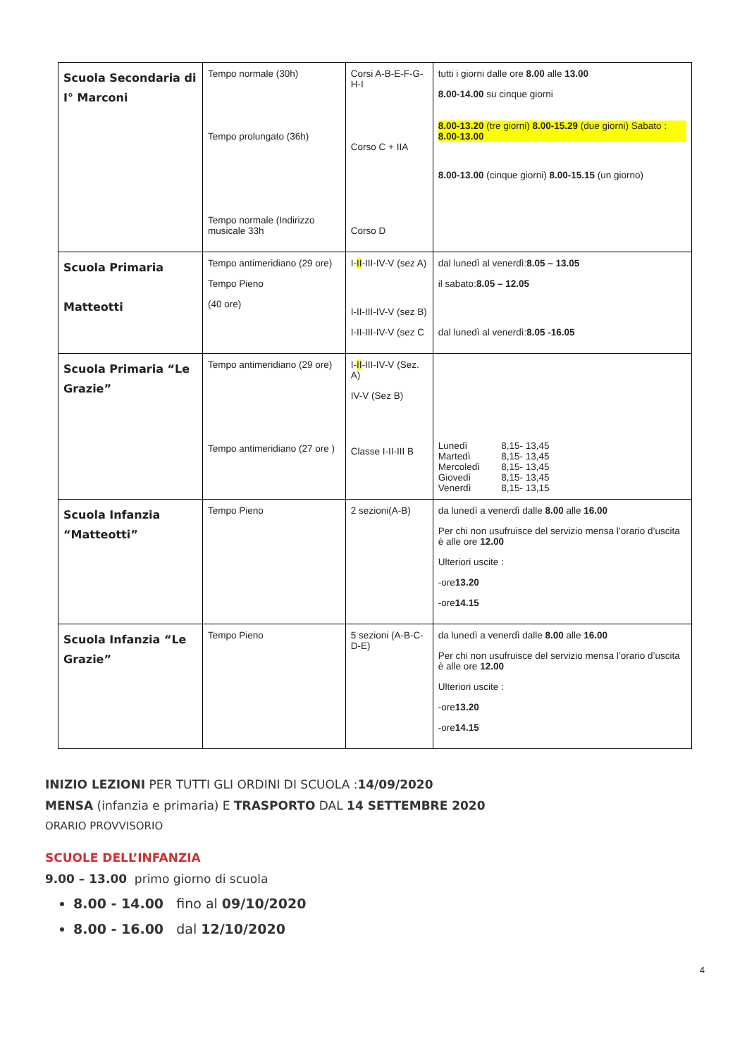| Scuola Secondaria di I° Marconi | Tempo normale (30h) Tempo prolungato (36h) Tempo normale (Indirizzo musicale 33h | Corsi A-B-E-F-G-H-I Corso C + IIA Corso D | tutti i giorni dalle ore 8.00 alle 13.00 8.00-14.00 su cinque giorni 8.00-13.20 (tre giorni) 8.00-15.29 (due giorni) Sabato : 8.00-13.00 8.00-13.00 (cinque giorni) 8.00-15.15 (un giorno) |
| Scuola Primaria Matteotti | Tempo antimeridiano (29 ore) Tempo Pieno (40 ore) | I- II -III-IV-V (sez A) I-II-III-IV-V (sez B) I-II-III-IV-V (sez C | dal lunedì al venerdì: 8.05 – 13.05 il sabato: 8.05 – 12.05 dal lunedì al venerdì: 8.05 -16.05 |
| Scuola Primaria “Le Grazie” | Tempo antimeridiano (29 ore) Tempo antimeridiano (27 ore ) | I- II -III-IV-V (Sez. A) IV-V (Sez B) Classe I-II-III B | / Lunedì / 8,15- 13,45 / / Martedì / 8,15- 13,45 / / Mercoledì / 8,15- 13,45 / / Giovedì / 8,15- 13,45 / / Venerdì / 8,15- 13,15 / |
| Scuola Infanzia “Matteotti” | Tempo Pieno | 2 sezioni(A-B) | da lunedì a venerdì dalle 8.00 alle 16.00 Per chi non usufruisce del servizio mensa l’orario d’uscita è alle ore 12.00 Ulteriori uscite : -ore 13.20 -ore 14.15 |
| Scuola Infanzia “Le Grazie” | Tempo Pieno | 5 sezioni (A-B-C-D-E) | da lunedì a venerdì dalle 8.00 alle 16.00 Per chi non usufruisce del servizio mensa l’orario d’uscita è alle ore 12.00 Ulteriori uscite : -ore 13.20 -ore 14.15 |
INIZIO LEZIONI PER TUTTI GLI ORDINI DI SCUOLA :14/09/2020
MENSA (infanzia e primaria) E TRASPORTO DAL 14 SETTEMBRE 2020
ORARIO PROVVISORIO
SCUOLE DELL’INFANZIA
9.00 – 13.00 primo giorno di scuola
8.00 - 14.00 fino al 09/10/2020
8.00 - 16.00 dal 12/10/2020
4